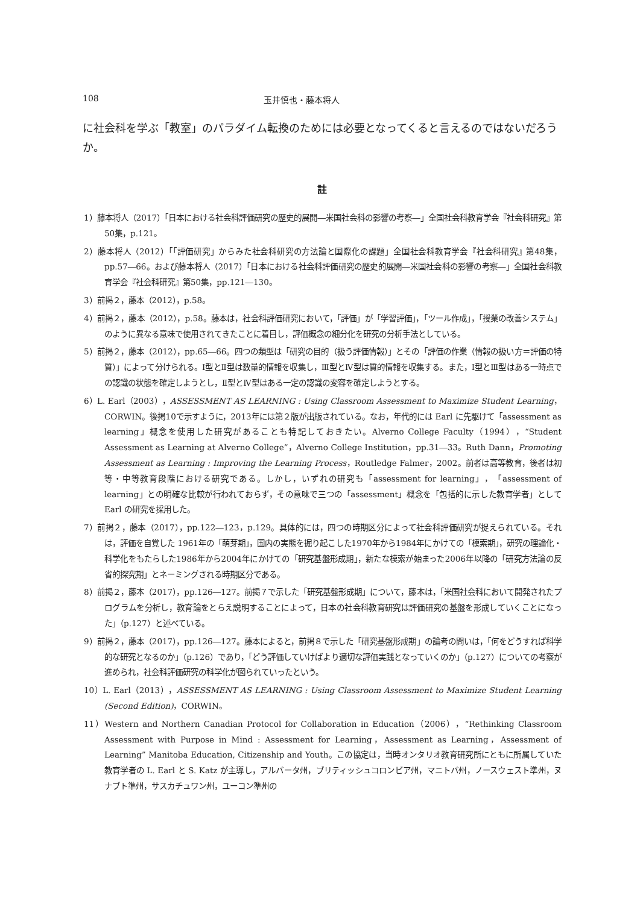108 玉井慎也・藤本将人
に社会科を学ぶ「教室」のパラダイム転換のためには必要となってくると言えるのではないだろうか。
註
1）藤本将人（2017）「日本における社会科評価研究の歴史的展開―米国社会科の影響の考察―」全国社会科教育学会『社会科研究』第50集，p.121。
2）藤本将人（2012）「「評価研究」からみた社会科研究の方法論と国際化の課題」全国社会科教育学会『社会科研究』第48集，pp.57―66。および藤本将人（2017）「日本における社会科評価研究の歴史的展開―米国社会科の影響の考察―」全国社会科教育学会『社会科研究』第50集，pp.121―130。
3）前掲２，藤本（2012），p.58。
4）前掲２，藤本（2012），p.58。藤本は，社会科評価研究において，「評価」が「学習評価」，「ツール作成」，「授業の改善システム」のように異なる意味で使用されてきたことに着目し，評価概念の細分化を研究の分析手法としている。
5）前掲２，藤本（2012），pp.65―66。四つの類型は「研究の目的（扱う評価情報）」とその「評価の作業（情報の扱い方＝評価の特質）」によって分けられる。Ⅰ型とⅡ型は数量的情報を収集し，Ⅲ型とⅣ型は質的情報を収集する。また，Ⅰ型とⅢ型はある一時点での認識の状態を確定しようとし，Ⅱ型とⅣ型はある一定の認識の変容を確定しようとする。
6）L. Earl（2003），ASSESSMENT AS LEARNING : Using Classroom Assessment to Maximize Student Learning，CORWIN。後掲10で示すように，2013年には第２版が出版されている。なお，年代的には Earl に先駆けて「assessment as learning」概念を使用した研究があることも特記しておきたい。Alverno College Faculty（1994），“Student Assessment as Learning at Alverno College”，Alverno College Institution，pp.31―33。Ruth Dann，Promoting Assessment as Learning : Improving the Learning Process，Routledge Falmer，2002。前者は高等教育，後者は初等・中等教育段階における研究である。しかし，いずれの研究も「assessment for learning」，「assessment of learning」との明確な比較が行われておらず，その意味で三つの「assessment」概念を「包括的に示した教育学者」として Earl の研究を採用した。
7）前掲２，藤本（2017），pp.122―123，p.129。具体的には，四つの時期区分によって社会科評価研究が捉えられている。それは，評価を自覚した 1961年の「萌芽期」，国内の実態を掘り起こした1970年から1984年にかけての「模索期」，研究の理論化・科学化をもたらした1986年から2004年にかけての「研究基盤形成期」，新たな模索が始まった2006年以降の「研究方法論の反省的探究期」とネーミングされる時期区分である。
8）前掲２，藤本（2017），pp.126―127。前掲７で示した「研究基盤形成期」について，藤本は，「米国社会科において開発されたプログラムを分析し，教育論をとらえ説明することによって，日本の社会科教育研究は評価研究の基盤を形成していくことになった」（p.127）と述べている。
9）前掲２，藤本（2017），pp.126―127。藤本によると，前掲８で示した「研究基盤形成期」の論考の問いは，「何をどうすれば科学的な研究となるのか」（p.126）であり，「どう評価していけばより適切な評価実践となっていくのか」（p.127）についての考察が進められ，社会科評価研究の科学化が図られていったという。
10）L. Earl（2013），ASSESSMENT AS LEARNING : Using Classroom Assessment to Maximize Student Learning (Second Edition)，CORWIN。
11）Western and Northern Canadian Protocol for Collaboration in Education（2006），“Rethinking Classroom Assessment with Purpose in Mind : Assessment for Learning，Assessment as Learning，Assessment of Learning” Manitoba Education, Citizenship and Youth。この協定は，当時オンタリオ教育研究所にともに所属していた教育学者の L. Earl と S. Katz が主導し，アルバータ州，ブリティッシュコロンビア州，マニトバ州，ノースウェスト準州，ヌナブト準州，サスカチュワン州，ユーコン準州の